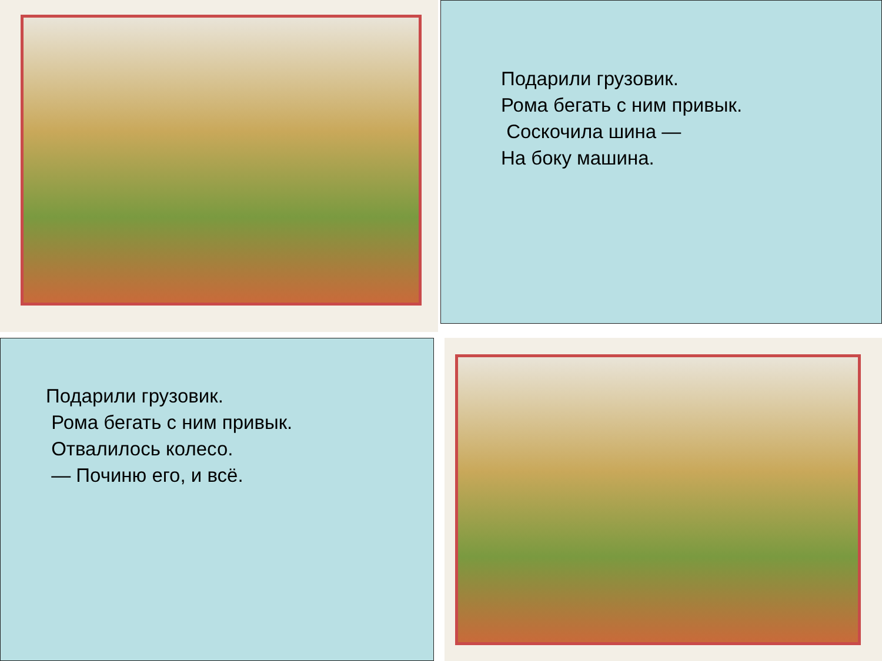Подарили грузовик.
Рома бегать с ним привык.
Соскочила шина —
На боку машина.
Подарили грузовик.
Рома бегать с ним привык.
Отвалилось колесо.
— Починю его, и всё.